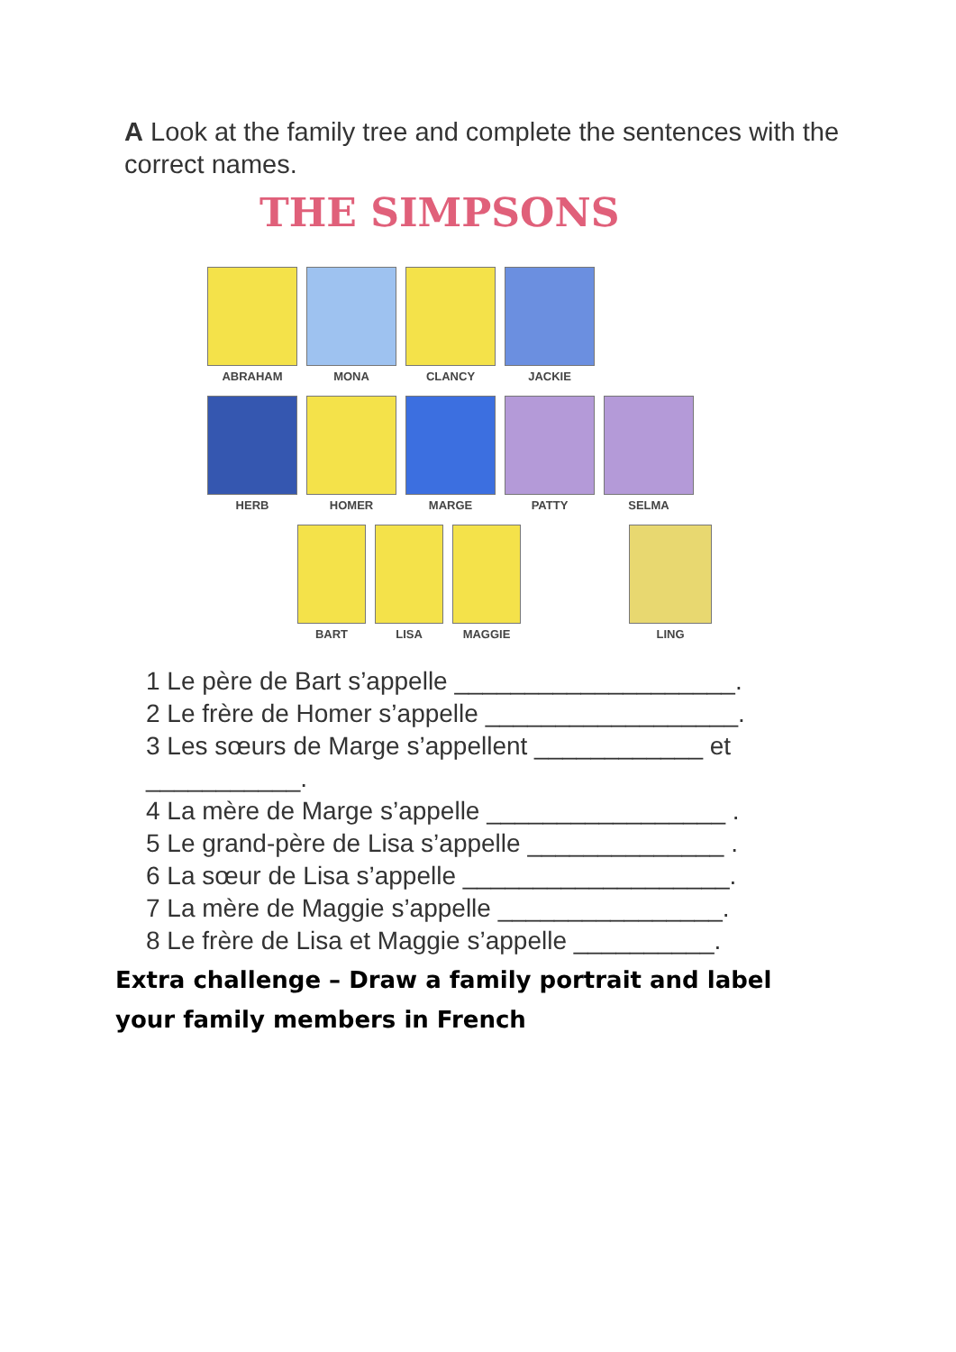A Look at the family tree and complete the sentences with the correct names.
THE SIMPSONS
ABRAHAM MONA CLANCY JACKIE
HERB HOMER MARGE PATTY SELMA
BART LISA MAGGIE LING
1 Le père de Bart s’appelle ____________________.
2 Le frère de Homer s’appelle __________________.
3 Les sœurs de Marge s’appellent ____________ et
___________.
4 La mère de Marge s’appelle _________________ .
5 Le grand-père de Lisa s’appelle ______________ .
6 La sœur de Lisa s’appelle ___________________.
7 La mère de Maggie s’appelle ________________.
8 Le frère de Lisa et Maggie s’appelle __________.
Extra challenge – Draw a family portrait and label your family members in French